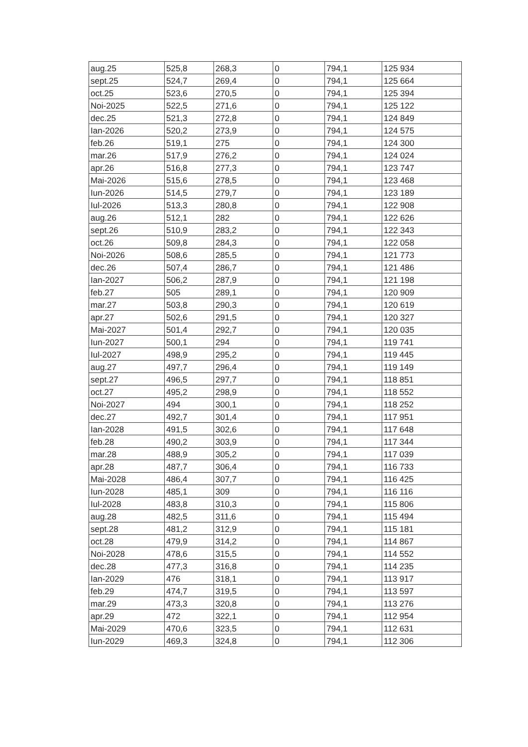| aug.25 | 525,8 | 268,3 | 0 | 794,1 | 125 934 |
| sept.25 | 524,7 | 269,4 | 0 | 794,1 | 125 664 |
| oct.25 | 523,6 | 270,5 | 0 | 794,1 | 125 394 |
| Noi-2025 | 522,5 | 271,6 | 0 | 794,1 | 125 122 |
| dec.25 | 521,3 | 272,8 | 0 | 794,1 | 124 849 |
| Ian-2026 | 520,2 | 273,9 | 0 | 794,1 | 124 575 |
| feb.26 | 519,1 | 275 | 0 | 794,1 | 124 300 |
| mar.26 | 517,9 | 276,2 | 0 | 794,1 | 124 024 |
| apr.26 | 516,8 | 277,3 | 0 | 794,1 | 123 747 |
| Mai-2026 | 515,6 | 278,5 | 0 | 794,1 | 123 468 |
| Iun-2026 | 514,5 | 279,7 | 0 | 794,1 | 123 189 |
| Iul-2026 | 513,3 | 280,8 | 0 | 794,1 | 122 908 |
| aug.26 | 512,1 | 282 | 0 | 794,1 | 122 626 |
| sept.26 | 510,9 | 283,2 | 0 | 794,1 | 122 343 |
| oct.26 | 509,8 | 284,3 | 0 | 794,1 | 122 058 |
| Noi-2026 | 508,6 | 285,5 | 0 | 794,1 | 121 773 |
| dec.26 | 507,4 | 286,7 | 0 | 794,1 | 121 486 |
| Ian-2027 | 506,2 | 287,9 | 0 | 794,1 | 121 198 |
| feb.27 | 505 | 289,1 | 0 | 794,1 | 120 909 |
| mar.27 | 503,8 | 290,3 | 0 | 794,1 | 120 619 |
| apr.27 | 502,6 | 291,5 | 0 | 794,1 | 120 327 |
| Mai-2027 | 501,4 | 292,7 | 0 | 794,1 | 120 035 |
| Iun-2027 | 500,1 | 294 | 0 | 794,1 | 119 741 |
| Iul-2027 | 498,9 | 295,2 | 0 | 794,1 | 119 445 |
| aug.27 | 497,7 | 296,4 | 0 | 794,1 | 119 149 |
| sept.27 | 496,5 | 297,7 | 0 | 794,1 | 118 851 |
| oct.27 | 495,2 | 298,9 | 0 | 794,1 | 118 552 |
| Noi-2027 | 494 | 300,1 | 0 | 794,1 | 118 252 |
| dec.27 | 492,7 | 301,4 | 0 | 794,1 | 117 951 |
| Ian-2028 | 491,5 | 302,6 | 0 | 794,1 | 117 648 |
| feb.28 | 490,2 | 303,9 | 0 | 794,1 | 117 344 |
| mar.28 | 488,9 | 305,2 | 0 | 794,1 | 117 039 |
| apr.28 | 487,7 | 306,4 | 0 | 794,1 | 116 733 |
| Mai-2028 | 486,4 | 307,7 | 0 | 794,1 | 116 425 |
| Iun-2028 | 485,1 | 309 | 0 | 794,1 | 116 116 |
| Iul-2028 | 483,8 | 310,3 | 0 | 794,1 | 115 806 |
| aug.28 | 482,5 | 311,6 | 0 | 794,1 | 115 494 |
| sept.28 | 481,2 | 312,9 | 0 | 794,1 | 115 181 |
| oct.28 | 479,9 | 314,2 | 0 | 794,1 | 114 867 |
| Noi-2028 | 478,6 | 315,5 | 0 | 794,1 | 114 552 |
| dec.28 | 477,3 | 316,8 | 0 | 794,1 | 114 235 |
| Ian-2029 | 476 | 318,1 | 0 | 794,1 | 113 917 |
| feb.29 | 474,7 | 319,5 | 0 | 794,1 | 113 597 |
| mar.29 | 473,3 | 320,8 | 0 | 794,1 | 113 276 |
| apr.29 | 472 | 322,1 | 0 | 794,1 | 112 954 |
| Mai-2029 | 470,6 | 323,5 | 0 | 794,1 | 112 631 |
| Iun-2029 | 469,3 | 324,8 | 0 | 794,1 | 112 306 |